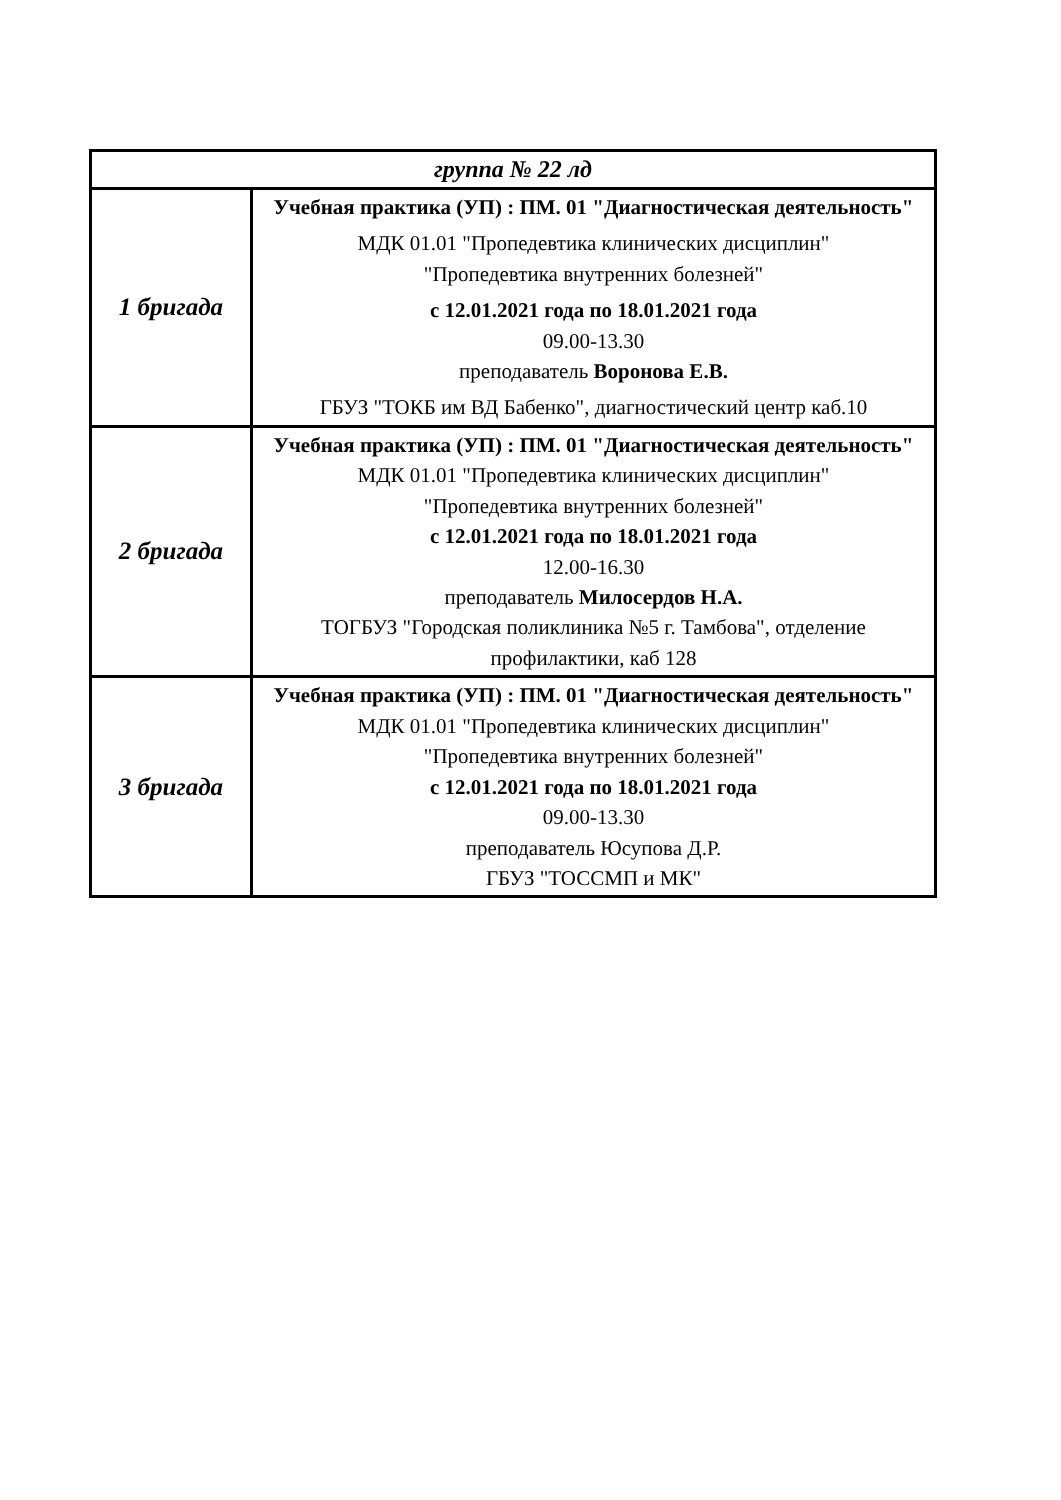| группа № 22 лд | |
| --- | --- |
| 1 бригада | Учебная практика (УП) : ПМ. 01 "Диагностическая деятельность" МДК 01.01 "Пропедевтика клинических дисциплин" "Пропедевтика внутренних болезней" с 12.01.2021 года по 18.01.2021 года 09.00-13.30 преподаватель Воронова Е.В. ГБУЗ "ТОКБ им ВД Бабенко", диагностический центр каб.10 |
| 2 бригада | Учебная практика (УП) : ПМ. 01 "Диагностическая деятельность" МДК 01.01 "Пропедевтика клинических дисциплин" "Пропедевтика внутренних болезней" с 12.01.2021 года по 18.01.2021 года 12.00-16.30 преподаватель Милосердов Н.А. ТОГБУЗ "Городская поликлиника №5 г. Тамбова", отделение профилактики, каб 128 |
| 3 бригада | Учебная практика (УП) : ПМ. 01 "Диагностическая деятельность" МДК 01.01 "Пропедевтика клинических дисциплин" "Пропедевтика внутренних болезней" с 12.01.2021 года по 18.01.2021 года 09.00-13.30 преподаватель Юсупова Д.Р. ГБУЗ "ТОССМП и МК" |